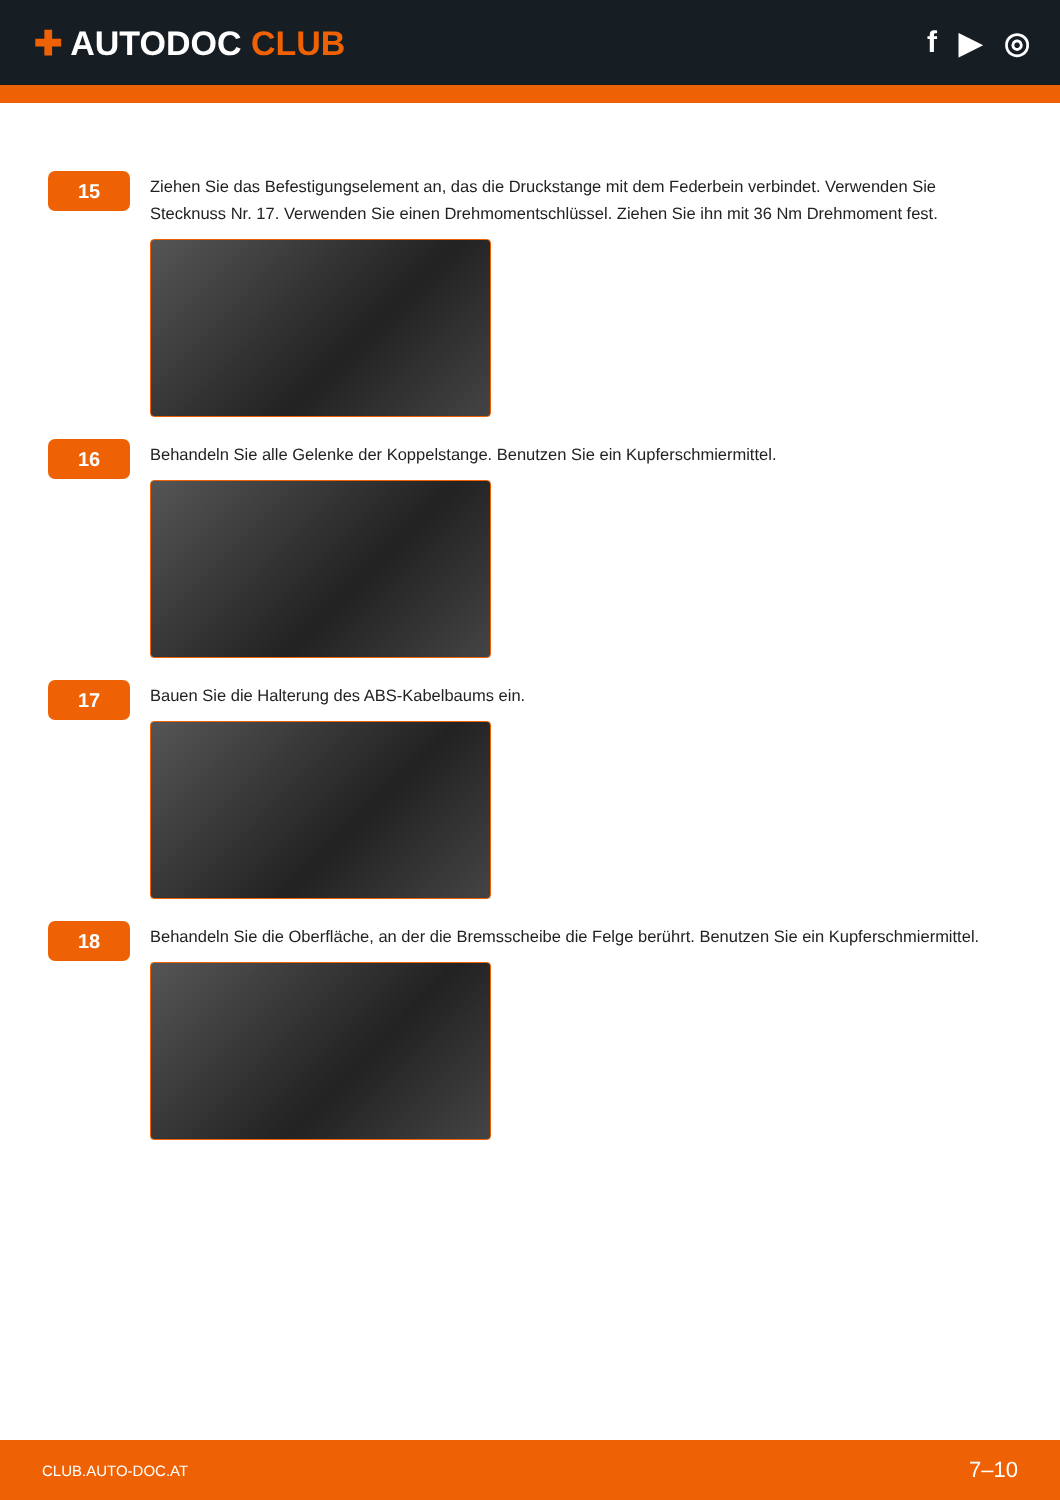✚ AUTODOC CLUB f ▶ ◎
15
Ziehen Sie das Befestigungselement an, das die Druckstange mit dem Federbein verbindet. Verwenden Sie Stecknuss Nr. 17. Verwenden Sie einen Drehmomentschlüssel. Ziehen Sie ihn mit 36 Nm Drehmoment fest.
16
Behandeln Sie alle Gelenke der Koppelstange. Benutzen Sie ein Kupferschmiermittel.
17
Bauen Sie die Halterung des ABS-Kabelbaums ein.
18
Behandeln Sie die Oberfläche, an der die Bremsscheibe die Felge berührt. Benutzen Sie ein Kupferschmiermittel.
CLUB.AUTO-DOC.AT 7–10